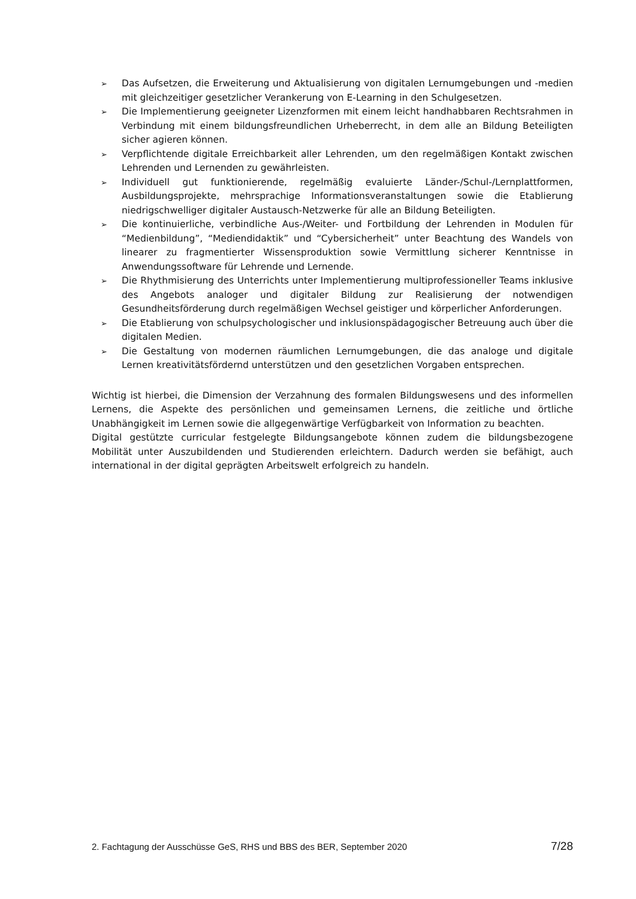➢ Das Aufsetzen, die Erweiterung und Aktualisierung von digitalen Lernumgebungen und -medien mit gleichzeitiger gesetzlicher Verankerung von E-Learning in den Schulgesetzen.
➢ Die Implementierung geeigneter Lizenzformen mit einem leicht handhabbaren Rechtsrahmen in Verbindung mit einem bildungsfreundlichen Urheberrecht, in dem alle an Bildung Beteiligten sicher agieren können.
➢ Verpflichtende digitale Erreichbarkeit aller Lehrenden, um den regelmäßigen Kontakt zwischen Lehrenden und Lernenden zu gewährleisten.
➢ Individuell gut funktionierende, regelmäßig evaluierte Länder-/Schul-/Lernplattformen, Ausbildungsprojekte, mehrsprachige Informationsveranstaltungen sowie die Etablierung niedrigschwelliger digitaler Austausch-Netzwerke für alle an Bildung Beteiligten.
➢ Die kontinuierliche, verbindliche Aus-/Weiter- und Fortbildung der Lehrenden in Modulen für “Medienbildung”, “Mediendidaktik” und “Cybersicherheit” unter Beachtung des Wandels von linearer zu fragmentierter Wissensproduktion sowie Vermittlung sicherer Kenntnisse in Anwendungssoftware für Lehrende und Lernende.
➢ Die Rhythmisierung des Unterrichts unter Implementierung multiprofessioneller Teams inklusive des Angebots analoger und digitaler Bildung zur Realisierung der notwendigen Gesundheitsförderung durch regelmäßigen Wechsel geistiger und körperlicher Anforderungen.
➢ Die Etablierung von schulpsychologischer und inklusionspädagogischer Betreuung auch über die digitalen Medien.
➢ Die Gestaltung von modernen räumlichen Lernumgebungen, die das analoge und digitale Lernen kreativitätsfördernd unterstützen und den gesetzlichen Vorgaben entsprechen.
Wichtig ist hierbei, die Dimension der Verzahnung des formalen Bildungswesens und des informellen Lernens, die Aspekte des persönlichen und gemeinsamen Lernens, die zeitliche und örtliche Unabhängigkeit im Lernen sowie die allgegenwärtige Verfügbarkeit von Information zu beachten.
Digital gestützte curricular festgelegte Bildungsangebote können zudem die bildungsbezogene Mobilität unter Auszubildenden und Studierenden erleichtern. Dadurch werden sie befähigt, auch international in der digital geprägten Arbeitswelt erfolgreich zu handeln.
2. Fachtagung der Ausschüsse GeS, RHS und BBS des BER, September 2020 7/28